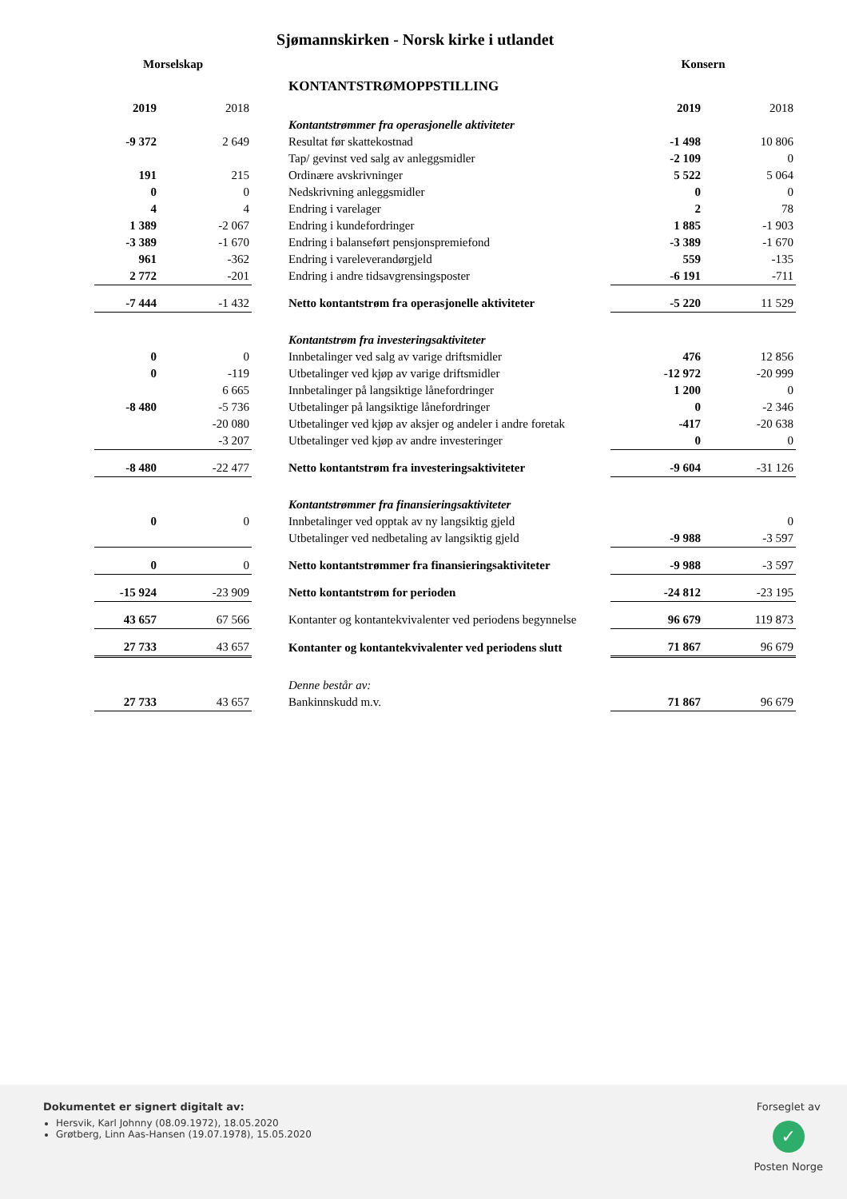Sjømannskirken - Norsk kirke i utlandet
| Morselskap | | | | Konsern | |
| | | | KONTANTSTRØMOPPSTILLING | | |
| 2019 | 2018 | | | 2019 | 2018 |
| | | | Kontantstrømmer fra operasjonelle aktiviteter | | |
| -9 372 | 2 649 | | Resultat før skattekostnad | -1 498 | 10 806 |
| | | | Tap/ gevinst ved salg av anleggsmidler | -2 109 | 0 |
| 191 | 215 | | Ordinære avskrivninger | 5 522 | 5 064 |
| 0 | 0 | | Nedskrivning anleggsmidler | 0 | 0 |
| 4 | 4 | | Endring i varelager | 2 | 78 |
| 1 389 | -2 067 | | Endring i kundefordringer | 1 885 | -1 903 |
| -3 389 | -1 670 | | Endring i balanseført pensjonspremiefond | -3 389 | -1 670 |
| 961 | -362 | | Endring i vareleverandørgjeld | 559 | -135 |
| 2 772 | -201 | | Endring i andre tidsavgrensingsposter | -6 191 | -711 |
| -7 444 | -1 432 | | Netto kontantstrøm fra operasjonelle aktiviteter | -5 220 | 11 529 |
| | | | Kontantstrøm fra investeringsaktiviteter | | |
| 0 | 0 | | Innbetalinger ved salg av varige driftsmidler | 476 | 12 856 |
| 0 | -119 | | Utbetalinger ved kjøp av varige driftsmidler | -12 972 | -20 999 |
| | 6 665 | | Innbetalinger på langsiktige lånefordringer | 1 200 | 0 |
| -8 480 | -5 736 | | Utbetalinger på langsiktige lånefordringer | 0 | -2 346 |
| | -20 080 | | Utbetalinger ved kjøp av aksjer og andeler i andre foretak | -417 | -20 638 |
| | -3 207 | | Utbetalinger ved kjøp av andre investeringer | 0 | 0 |
| -8 480 | -22 477 | | Netto kontantstrøm fra investeringsaktiviteter | -9 604 | -31 126 |
| | | | Kontantstrømmer fra finansieringsaktiviteter | | |
| 0 | 0 | | Innbetalinger ved opptak av ny langsiktig gjeld | | 0 |
| | | | Utbetalinger ved nedbetaling av langsiktig gjeld | -9 988 | -3 597 |
| 0 | 0 | | Netto kontantstrømmer fra finansieringsaktiviteter | -9 988 | -3 597 |
| -15 924 | -23 909 | | Netto kontantstrøm for perioden | -24 812 | -23 195 |
| 43 657 | 67 566 | | Kontanter og kontantekvivalenter ved periodens begynnelse | 96 679 | 119 873 |
| 27 733 | 43 657 | | Kontanter og kontantekvivalenter ved periodens slutt | 71 867 | 96 679 |
| | | | Denne består av: | | |
| 27 733 | 43 657 | | Bankinnskudd m.v. | 71 867 | 96 679 |
Dokumentet er signert digitalt av:
Hersvik, Karl Johnny (08.09.1972), 18.05.2020
Grøtberg, Linn Aas-Hansen (19.07.1978), 15.05.2020
Forseglet av
✓
Posten Norge